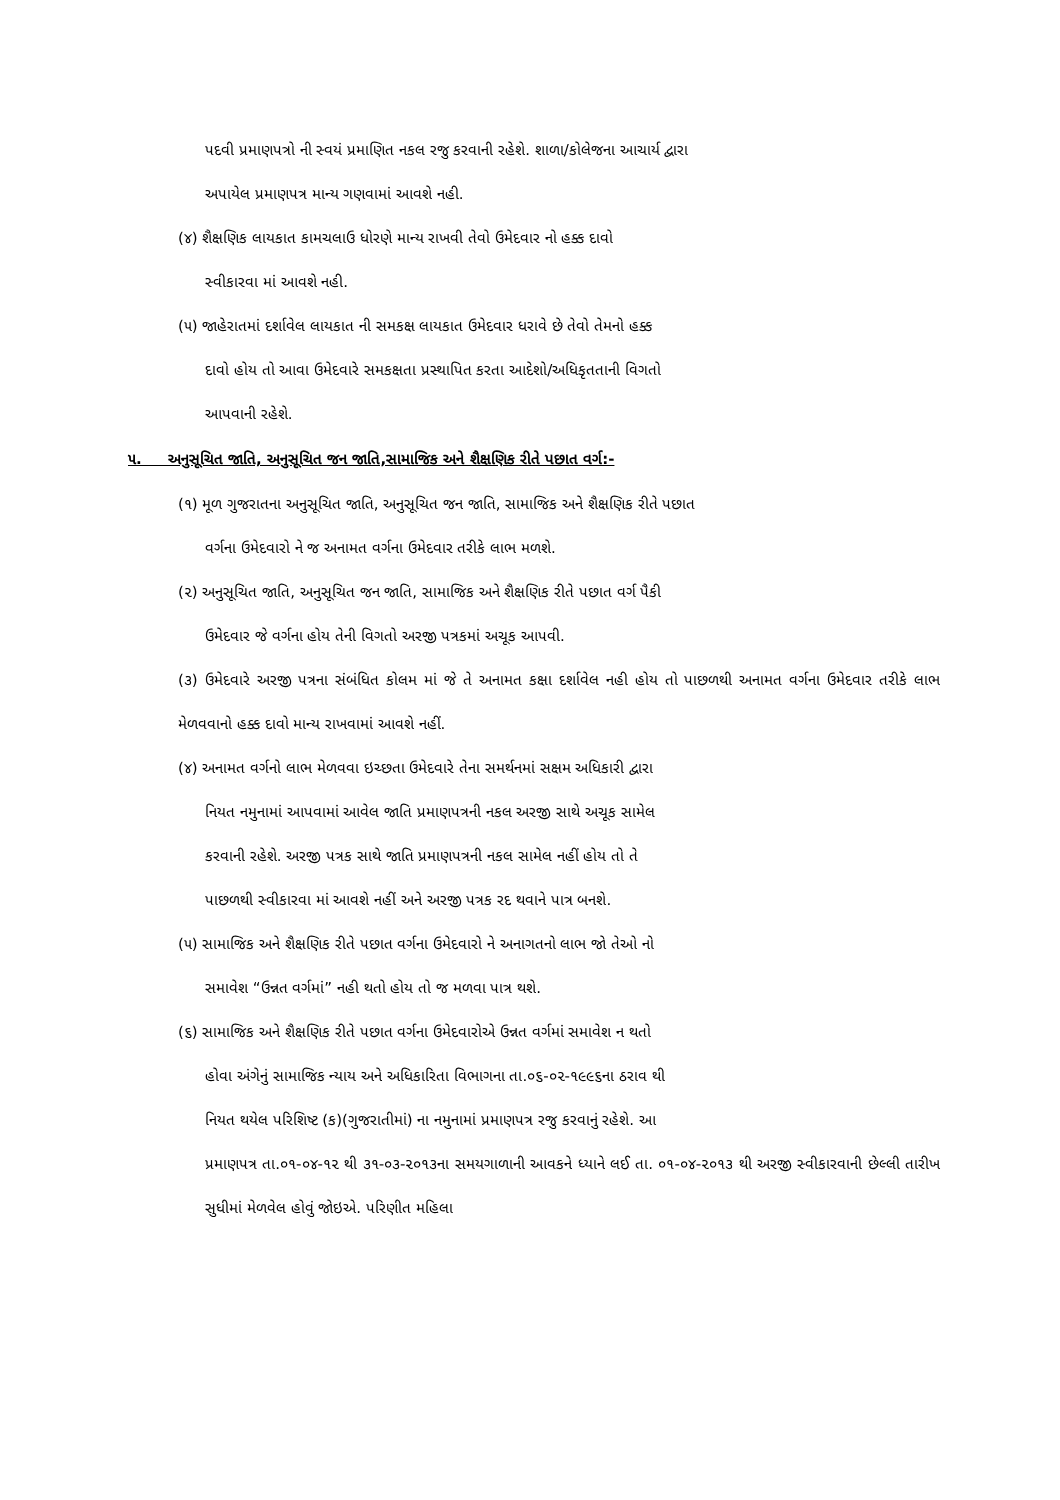પદવી પ્રમાણપત્રો ની સ્વયં પ્રમાણિત નકલ રજુ કરવાની રહેશે. શાળા/કોલેજના આચાર્ય દ્વારા
અપાયેલ પ્રમાણપત્ર માન્ય ગણવામાં આવશે નહી.
(૪) શૈક્ષણિક લાયકાત કામચલાઉ ધોરણે માન્ય રાખવી તેવો ઉમેદવાર નો હક્ક દાવો
સ્વીકારવા માં આવશે નહી.
(૫) જાહેરાતમાં દર્શાવેલ લાયકાત ની સમકક્ષ લાયકાત ઉમેદવાર ધરાવે છે તેવો તેમનો હક્ક
દાવો હોય તો આવા ઉમેદવારે સમકક્ષતા પ્રસ્થાપિત કરતા આદેશો/અધિકૃતતાની વિગતો
આપવાની રહેશે.
૫. અનુસૂચિત જાતિ, અનુસૂચિત જન જાતિ,સામાજિક અને શૈક્ષણિક રીતે પછાત વર્ગ:-
(૧) મૂળ ગુજરાતના અનુસૂચિત જાતિ, અનુસૂચિત જન જાતિ, સામાજિક અને શૈક્ષણિક રીતે પછાત
વર્ગના ઉમેદવારો ને જ અનામત વર્ગના ઉમેદવાર તરીકે લાભ મળશે.
(૨) અનુસૂચિત જાતિ, અનુસૂચિત જન જાતિ, સામાજિક અને શૈક્ષણિક રીતે પછાત વર્ગ પૈકી
ઉમેદવાર જે વર્ગના હોય તેની વિગતો અરજી પત્રકમાં અચૂક આપવી.
(૩) ઉમેદવારે અરજી પત્રના સંબંધિત કોલમ માં જે તે અનામત કક્ષા દર્શાવેલ નહી હોય તો પાછળથી અનામત વર્ગના ઉમેદવાર તરીકે લાભ મેળવવાનો હક્ક દાવો માન્ય રાખવામાં આવશે નહીં.
(૪) અનામત વર્ગનો લાભ મેળવવા ઇચ્છતા ઉમેદવારે તેના સમર્થનમાં સક્ષમ અધિકારી દ્વારા
નિયત નમુનામાં આપવામાં આવેલ જાતિ પ્રમાણપત્રની નકલ અરજી સાથે અચૂક સામેલ
કરવાની રહેશે. અરજી પત્રક સાથે જાતિ પ્રમાણપત્રની નકલ સામેલ નહીં હોય તો તે
પાછળથી સ્વીકારવા માં આવશે નહીં અને અરજી પત્રક રદ થવાને પાત્ર બનશે.
(૫) સામાજિક અને શૈક્ષણિક રીતે પછાત વર્ગના ઉમેદવારો ને અનાગતનો લાભ જો તેઓ નો
સમાવેશ “ઉન્નત વર્ગમાં” નહી થતો હોય તો જ મળવા પાત્ર થશે.
(૬) સામાજિક અને શૈક્ષણિક રીતે પછાત વર્ગના ઉમેદવારોએ ઉન્નત વર્ગમાં સમાવેશ ન થતો
હોવા અંગેનું સામાજિક ન્યાય અને અધિકારિતા વિભાગના તા.૦૬-૦૨-૧૯૯૬ના ઠરાવ થી
નિયત થયેલ પરિશિષ્ટ (ક)(ગુજરાતીમાં) ના નમુનામાં પ્રમાણપત્ર રજુ કરવાનું રહેશે. આ
પ્રમાણપત્ર તા.૦૧-૦૪-૧૨ થી ૩૧-૦૩-૨૦૧૩ના સમયગાળાની આવકને ધ્યાને લઈ તા. ૦૧-૦૪-૨૦૧૩ થી અરજી સ્વીકારવાની છેલ્લી તારીખ સુધીમાં મેળવેલ હોવું જોઇએ. પરિણીત મહિલા